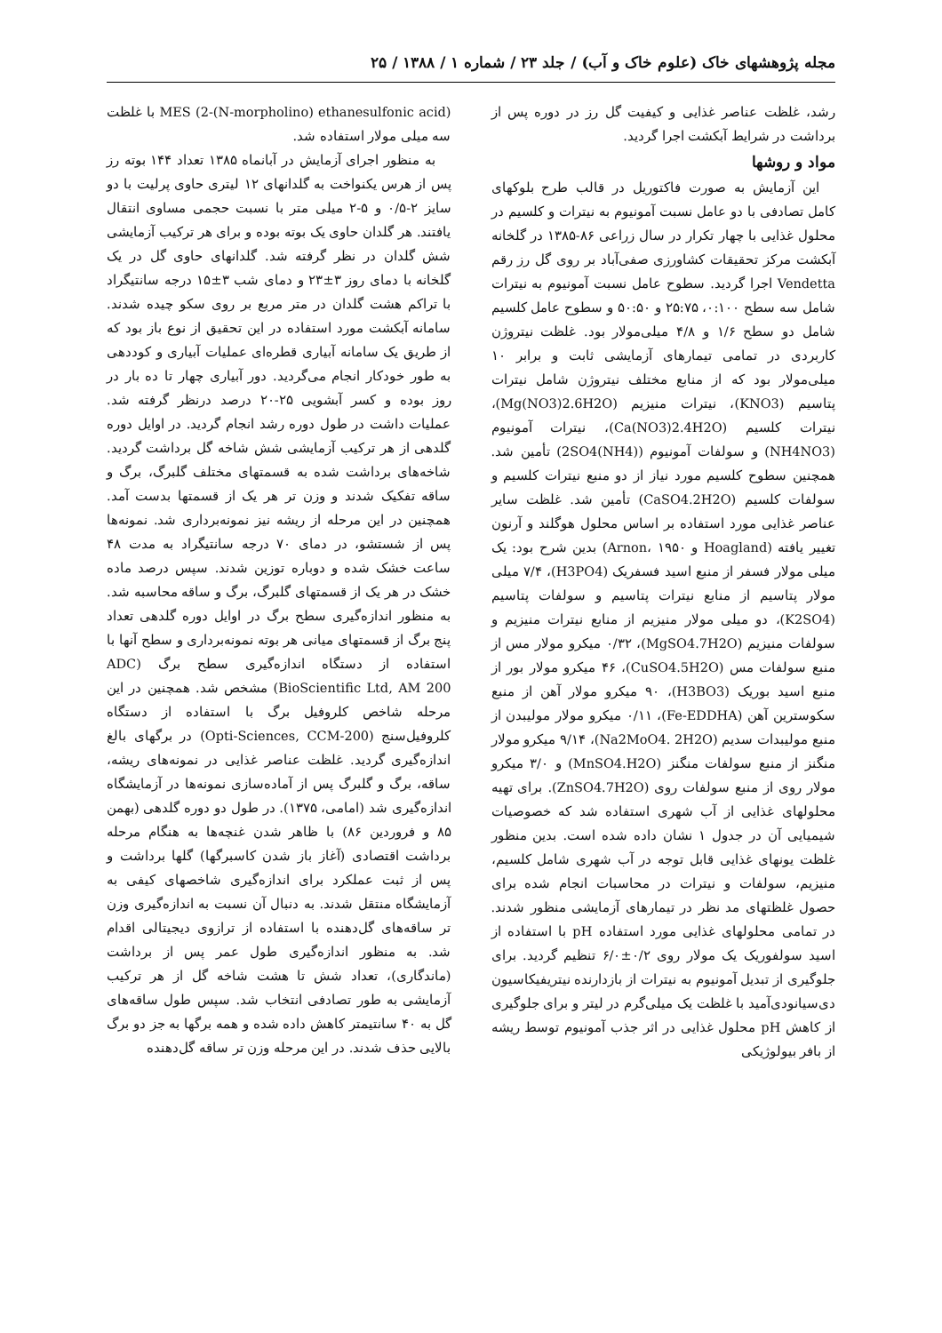مجله پژوهشهای خاک (علوم خاک و آب) / جلد ۲۳ / شماره ۱ / ۱۳۸۸ / ۲۵
رشد، غلظت عناصر غذایی و کیفیت گل رز در دوره پس از برداشت در شرایط آبکشت اجرا گردید.
مواد و روشها
این آزمایش به صورت فاکتوریل در قالب طرح بلوکهای کامل تصادفی با دو عامل نسبت آمونیوم به نیترات و کلسیم در محلول غذایی با چهار تکرار در سال زراعی ۸۶-۱۳۸۵ در گلخانه آبکشت مرکز تحقیقات کشاورزی صفی‌آباد بر روی گل رز رقم Vendetta اجرا گردید. سطوح عامل نسبت آمونیوم به نیترات شامل سه سطح ۰:۱۰۰، ۲۵:۷۵ و ۵۰:۵۰ و سطوح عامل کلسیم شامل دو سطح ۱/۶ و ۴/۸ میلی‌مولار بود. غلظت نیتروژن کاربردی در تمامی تیمارهای آزمایشی ثابت و برابر ۱۰ میلی‌مولار بود که از منابع مختلف نیتروژن شامل نیترات پتاسیم (KNO3)، نیترات منیزیم (Mg(NO3)2.6H2O)، نیترات کلسیم (Ca(NO3)2.4H2O)، نیترات آمونیوم (NH4NO3) و سولفات آمونیوم ((NH4)2SO4) تأمین شد. همچنین سطوح کلسیم مورد نیاز از دو منبع نیترات کلسیم و سولفات کلسیم (CaSO4.2H2O) تأمین شد. غلظت سایر عناصر غذایی مورد استفاده بر اساس محلول هوگلند و آرنون تغییر یافته (Hoagland و Arnon، ۱۹۵۰) بدین شرح بود: یک میلی مولار فسفر از منبع اسید فسفریک (H3PO4)، ۷/۴ میلی مولار پتاسیم از منابع نیترات پتاسیم و سولفات پتاسیم (K2SO4)، دو میلی مولار منیزیم از منابع نیترات منیزیم و سولفات منیزیم (MgSO4.7H2O)، ۰/۳۲ میکرو مولار مس از منبع سولفات مس (CuSO4.5H2O)، ۴۶ میکرو مولار بور از منبع اسید بوریک (H3BO3)، ۹۰ میکرو مولار آهن از منبع سکوسترین آهن (Fe-EDDHA)، ۰/۱۱ میکرو مولار مولیبدن از منبع مولیبدات سدیم (Na2MoO4. 2H2O)، ۹/۱۴ میکرو مولار منگنز از منبع سولفات منگنز (MnSO4.H2O) و ۳/۰ میکرو مولار روی از منبع سولفات روی (ZnSO4.7H2O). برای تهیه محلولهای غذایی از آب شهری استفاده شد که خصوصیات شیمیایی آن در جدول ۱ نشان داده شده است. بدین منظور غلظت یونهای غذایی قابل توجه در آب شهری شامل کلسیم، منیزیم، سولفات و نیترات در محاسبات انجام شده برای حصول غلظتهای مد نظر در تیمارهای آزمایشی منظور شدند. در تمامی محلولهای غذایی مورد استفاده pH با استفاده از اسید سولفوریک یک مولار روی ۰/۲±۶/۰ تنظیم گردید. برای جلوگیری از تبدیل آمونیوم به نیترات از بازدارنده نیتریفیکاسیون دی‌سیانودی‌آمید با غلظت یک میلی‌گرم در لیتر و برای جلوگیری از کاهش pH محلول غذایی در اثر جذب آمونیوم توسط ریشه از بافر بیولوژیکی
MES (2-(N-morpholino) ethanesulfonic acid) با غلظت سه میلی مولار استفاده شد.
به منظور اجرای آزمایش در آبانماه ۱۳۸۵ تعداد ۱۴۴ بوته رز پس از هرس یکنواخت به گلدانهای ۱۲ لیتری حاوی پرلیت با دو سایز ۲-۰/۵ و ۵-۲ میلی متر با نسبت حجمی مساوی انتقال یافتند. هر گلدان حاوی یک بوته بوده و برای هر ترکیب آزمایشی شش گلدان در نظر گرفته شد. گلدانهای حاوی گل در یک گلخانه با دمای روز ۳±۲۳ و دمای شب ۳±۱۵ درجه سانتیگراد با تراکم هشت گلدان در متر مربع بر روی سکو چیده شدند. سامانه آبکشت مورد استفاده در این تحقیق از نوع باز بود که از طریق یک سامانه آبیاری قطره‌ای عملیات آبیاری و کوددهی به طور خودکار انجام می‌گردید. دور آبیاری چهار تا ده بار در روز بوده و کسر آبشویی ۲۵-۲۰ درصد درنظر گرفته شد. عملیات داشت در طول دوره رشد انجام گردید. در اوایل دوره گلدهی از هر ترکیب آزمایشی شش شاخه گل برداشت گردید. شاخه‌های برداشت شده به قسمتهای مختلف گلبرگ، برگ و ساقه تفکیک شدند و وزن تر هر یک از قسمتها بدست آمد. همچنین در این مرحله از ریشه نیز نمونه‌برداری شد. نمونه‌ها پس از شستشو، در دمای ۷۰ درجه سانتیگراد به مدت ۴۸ ساعت خشک شده و دوباره توزین شدند. سپس درصد ماده خشک در هر یک از قسمتهای گلبرگ، برگ و ساقه محاسبه شد. به منظور اندازه‌گیری سطح برگ در اوایل دوره گلدهی تعداد پنج برگ از قسمتهای میانی هر بوته نمونه‌برداری و سطح آنها با استفاده از دستگاه اندازه‌گیری سطح برگ (ADC BioScientific Ltd, AM 200) مشخص شد. همچنین در این مرحله شاخص کلروفیل برگ با استفاده از دستگاه کلروفیل‌سنج (Opti-Sciences, CCM-200) در برگهای بالغ اندازه‌گیری گردید. غلظت عناصر غذایی در نمونه‌های ریشه، ساقه، برگ و گلبرگ پس از آماده‌سازی نمونه‌ها در آزمایشگاه اندازه‌گیری شد (امامی، ۱۳۷۵). در طول دو دوره گلدهی (بهمن ۸۵ و فروردین ۸۶) با ظاهر شدن غنچه‌ها به هنگام مرحله برداشت اقتصادی (آغاز باز شدن کاسبرگها) گلها برداشت و پس از ثبت عملکرد برای اندازه‌گیری شاخصهای کیفی به آزمایشگاه منتقل شدند. به دنبال آن نسبت به اندازه‌گیری وزن تر ساقه‌های گل‌دهنده با استفاده از ترازوی دیجیتالی اقدام شد. به منظور اندازه‌گیری طول عمر پس از برداشت (ماندگاری)، تعداد شش تا هشت شاخه گل از هر ترکیب آزمایشی به طور تصادفی انتخاب شد. سپس طول ساقه‌های گل به ۴۰ سانتیمتر کاهش داده شده و همه برگها به جز دو برگ بالایی حذف شدند. در این مرحله وزن تر ساقه گل‌دهنده